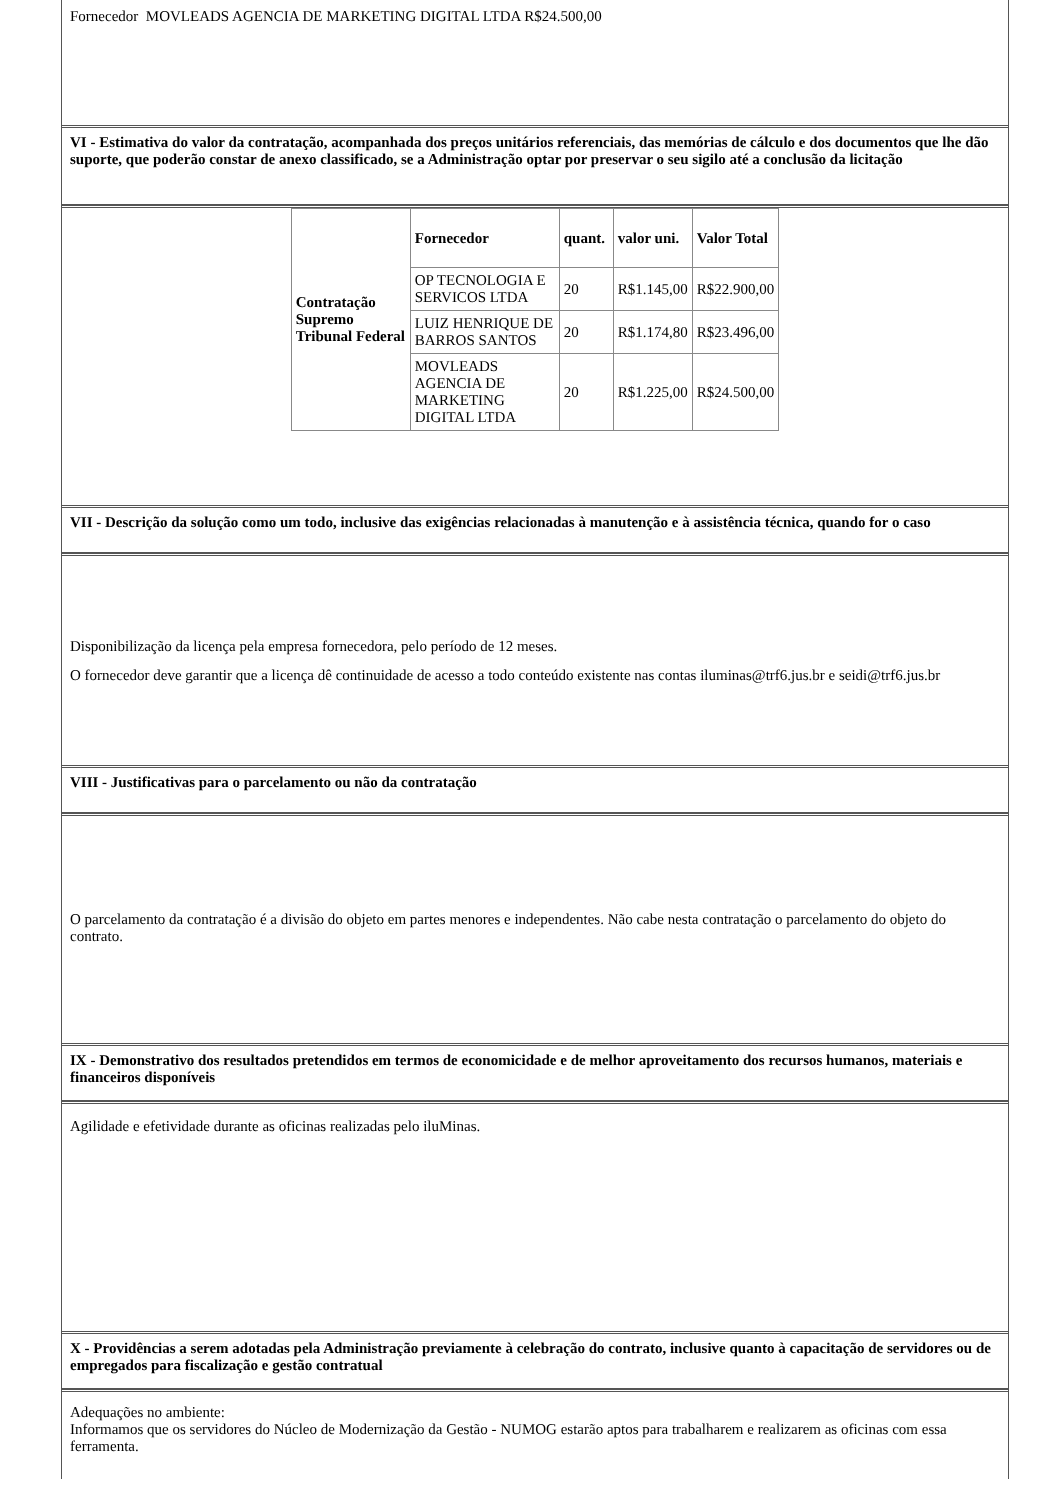Fornecedor MOVLEADS AGENCIA DE MARKETING DIGITAL LTDA R$24.500,00
VI - Estimativa do valor da contratação, acompanhada dos preços unitários referenciais, das memórias de cálculo e dos documentos que lhe dão suporte, que poderão constar de anexo classificado, se a Administração optar por preservar o seu sigilo até a conclusão da licitação
| Contratação Supremo Tribunal Federal | Fornecedor | quant. | valor uni. | Valor Total |
| --- | --- | --- | --- | --- |
| | OP TECNOLOGIA E SERVICOS LTDA | 20 | R$1.145,00 | R$22.900,00 |
| | LUIZ HENRIQUE DE BARROS SANTOS | 20 | R$1.174,80 | R$23.496,00 |
| | MOVLEADS AGENCIA DE MARKETING DIGITAL LTDA | 20 | R$1.225,00 | R$24.500,00 |
VII - Descrição da solução como um todo, inclusive das exigências relacionadas à manutenção e à assistência técnica, quando for o caso
Disponibilização da licença pela empresa fornecedora, pelo período de 12 meses.
O fornecedor deve garantir que a licença dê continuidade de acesso a todo conteúdo existente nas contas iluminas@trf6.jus.br e seidi@trf6.jus.br
VIII - Justificativas para o parcelamento ou não da contratação
O parcelamento da contratação é a divisão do objeto em partes menores e independentes. Não cabe nesta contratação o parcelamento do objeto do contrato.
IX - Demonstrativo dos resultados pretendidos em termos de economicidade e de melhor aproveitamento dos recursos humanos, materiais e financeiros disponíveis
Agilidade e efetividade durante as oficinas realizadas pelo iluMinas.
X - Providências a serem adotadas pela Administração previamente à celebração do contrato, inclusive quanto à capacitação de servidores ou de empregados para fiscalização e gestão contratual
Adequações no ambiente:
Informamos que os servidores do Núcleo de Modernização da Gestão - NUMOG estarão aptos para trabalharem e realizarem as oficinas com essa ferramenta.